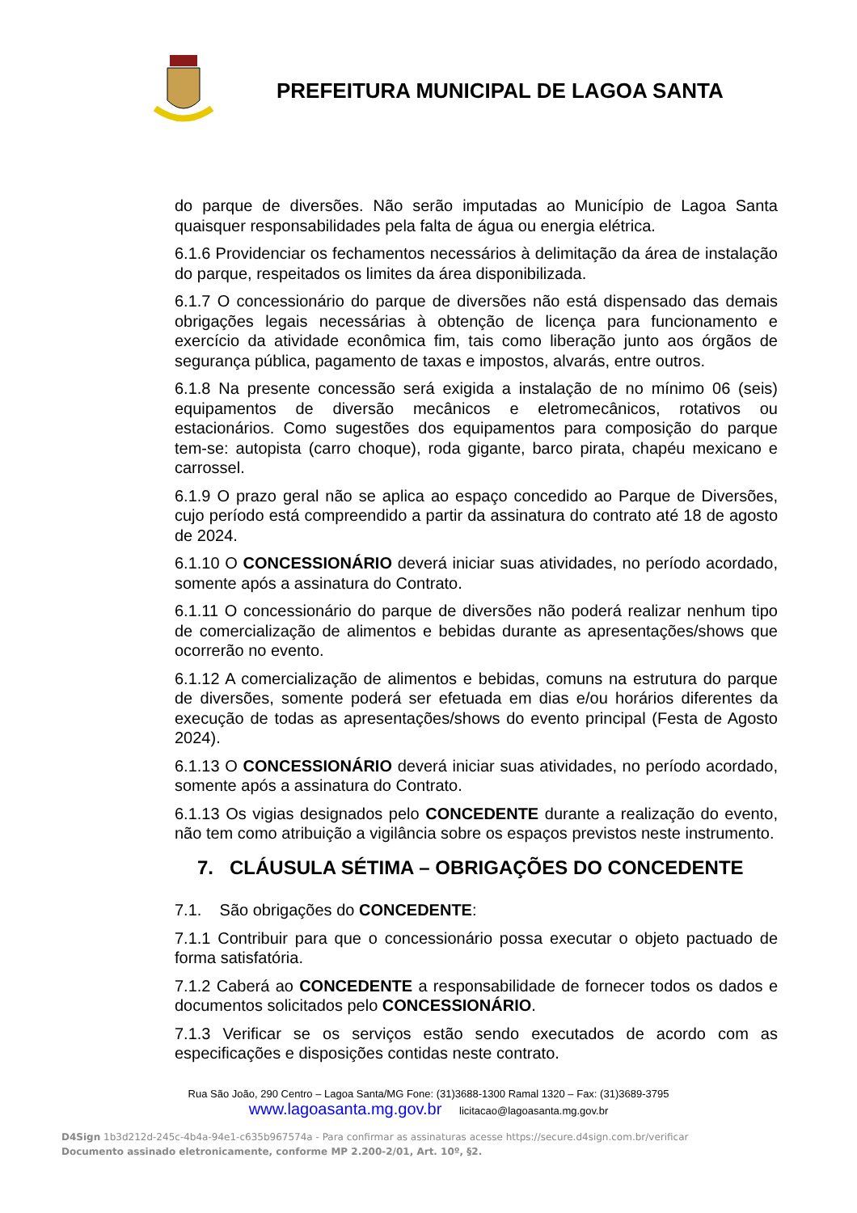PREFEITURA MUNICIPAL DE LAGOA SANTA
do parque de diversões. Não serão imputadas ao Município de Lagoa Santa quaisquer responsabilidades pela falta de água ou energia elétrica.
6.1.6 Providenciar os fechamentos necessários à delimitação da área de instalação do parque, respeitados os limites da área disponibilizada.
6.1.7 O concessionário do parque de diversões não está dispensado das demais obrigações legais necessárias à obtenção de licença para funcionamento e exercício da atividade econômica fim, tais como liberação junto aos órgãos de segurança pública, pagamento de taxas e impostos, alvarás, entre outros.
6.1.8 Na presente concessão será exigida a instalação de no mínimo 06 (seis) equipamentos de diversão mecânicos e eletromecânicos, rotativos ou estacionários. Como sugestões dos equipamentos para composição do parque tem-se: autopista (carro choque), roda gigante, barco pirata, chapéu mexicano e carrossel.
6.1.9 O prazo geral não se aplica ao espaço concedido ao Parque de Diversões, cujo período está compreendido a partir da assinatura do contrato até 18 de agosto de 2024.
6.1.10 O CONCESSIONÁRIO deverá iniciar suas atividades, no período acordado, somente após a assinatura do Contrato.
6.1.11 O concessionário do parque de diversões não poderá realizar nenhum tipo de comercialização de alimentos e bebidas durante as apresentações/shows que ocorrerão no evento.
6.1.12 A comercialização de alimentos e bebidas, comuns na estrutura do parque de diversões, somente poderá ser efetuada em dias e/ou horários diferentes da execução de todas as apresentações/shows do evento principal (Festa de Agosto 2024).
6.1.13 O CONCESSIONÁRIO deverá iniciar suas atividades, no período acordado, somente após a assinatura do Contrato.
6.1.13 Os vigias designados pelo CONCEDENTE durante a realização do evento, não tem como atribuição a vigilância sobre os espaços previstos neste instrumento.
7. CLÁUSULA SÉTIMA – OBRIGAÇÕES DO CONCEDENTE
7.1. São obrigações do CONCEDENTE:
7.1.1 Contribuir para que o concessionário possa executar o objeto pactuado de forma satisfatória.
7.1.2 Caberá ao CONCEDENTE a responsabilidade de fornecer todos os dados e documentos solicitados pelo CONCESSIONÁRIO.
7.1.3 Verificar se os serviços estão sendo executados de acordo com as especificações e disposições contidas neste contrato.
Rua São João, 290 Centro – Lagoa Santa/MG Fone: (31)3688-1300 Ramal 1320 – Fax: (31)3689-3795
www.lagoasanta.mg.gov.br licitacao@lagoasanta.mg.gov.br
D4Sign 1b3d212d-245c-4b4a-94e1-c635b967574a - Para confirmar as assinaturas acesse https://secure.d4sign.com.br/verificar
Documento assinado eletronicamente, conforme MP 2.200-2/01, Art. 10º, §2.